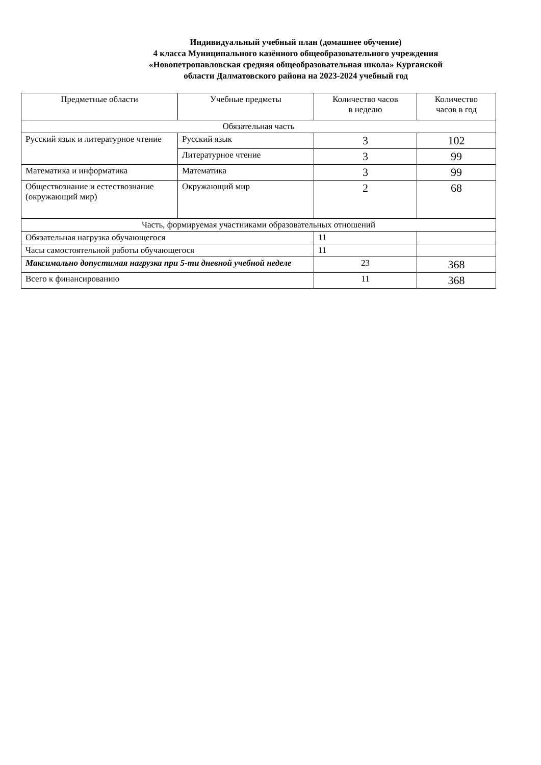Индивидуальный учебный план (домашнее обучение)
4 класса Муниципального казённого общеобразовательного учреждения
«Новопетропавловская средняя общеобразовательная школа» Курганской
области Далматовского района на 2023-2024 учебный год
| Предметные области | Учебные предметы | Количество часов в неделю | Количество часов в год |
| --- | --- | --- | --- |
| Обязательная часть | | | |
| Русский язык и литературное чтение | Русский язык | 3 | 102 |
| | Литературное чтение | 3 | 99 |
| Математика и информатика | Математика | 3 | 99 |
| Обществознание и естествознание (окружающий мир) | Окружающий мир | 2 | 68 |
| Часть, формируемая участниками образовательных отношений | | | |
| Обязательная нагрузка обучающегося | | 11 | |
| Часы самостоятельной работы обучающегося | | 11 | |
| Максимально допустимая нагрузка при 5-ти дневной учебной неделе | | 23 | 368 |
| Всего к финансированию | | 11 | 368 |